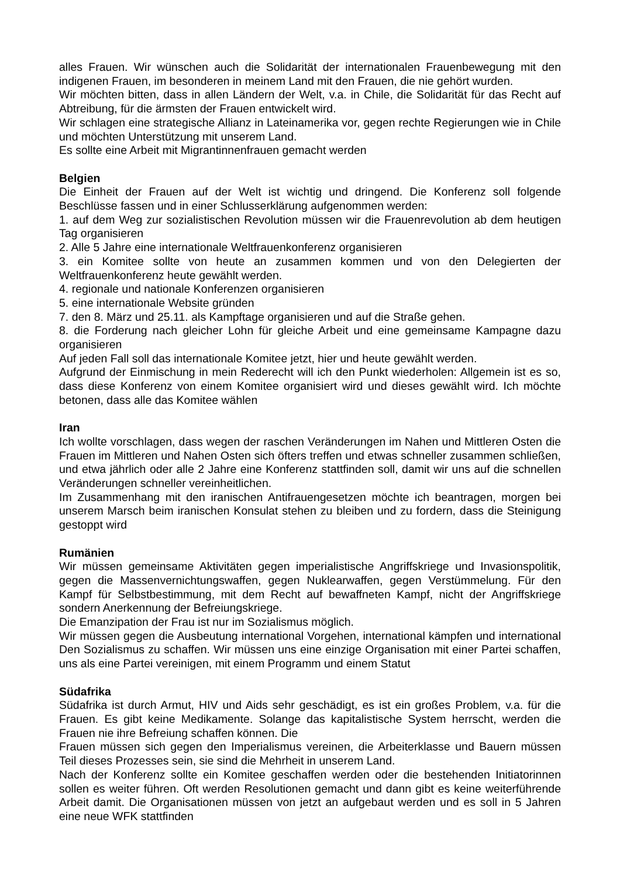alles Frauen. Wir wünschen auch die Solidarität der internationalen Frauenbewegung mit den indigenen Frauen, im besonderen in meinem Land mit den Frauen, die nie gehört wurden.
Wir möchten bitten, dass in allen Ländern der Welt, v.a. in Chile, die Solidarität für das Recht auf Abtreibung, für die ärmsten der Frauen entwickelt wird.
Wir schlagen eine strategische Allianz in Lateinamerika vor, gegen rechte Regierungen wie in Chile und möchten Unterstützung mit unserem Land.
Es sollte eine Arbeit mit Migrantinnenfrauen gemacht werden
Belgien
Die Einheit der Frauen auf der Welt ist wichtig und dringend. Die Konferenz soll folgende Beschlüsse fassen und in einer Schlusserklärung aufgenommen werden:
1. auf dem Weg zur sozialistischen Revolution müssen wir die Frauenrevolution ab dem heutigen Tag organisieren
2. Alle 5 Jahre eine internationale Weltfrauenkonferenz organisieren
3. ein Komitee sollte von heute an zusammen kommen und von den Delegierten der Weltfrauenkonferenz heute gewählt werden.
4. regionale und nationale Konferenzen organisieren
5. eine internationale Website gründen
7. den 8. März und 25.11. als Kampftage organisieren und auf die Straße gehen.
8. die Forderung nach gleicher Lohn für gleiche Arbeit und eine gemeinsame Kampagne dazu organisieren
Auf jeden Fall soll das internationale Komitee jetzt, hier und heute gewählt werden.
Aufgrund der Einmischung in mein Rederecht will ich den Punkt wiederholen: Allgemein ist es so, dass diese Konferenz von einem Komitee organisiert wird und dieses gewählt wird. Ich möchte betonen, dass alle das Komitee wählen
Iran
Ich wollte vorschlagen, dass wegen der raschen Veränderungen im Nahen und Mittleren Osten die Frauen im Mittleren und Nahen Osten sich öfters treffen und etwas schneller zusammen schließen, und etwa jährlich oder alle 2 Jahre eine Konferenz stattfinden soll, damit wir uns auf die schnellen Veränderungen schneller vereinheitlichen.
Im Zusammenhang mit den iranischen Antifrauengesetzen möchte ich beantragen, morgen bei unserem Marsch beim iranischen Konsulat stehen zu bleiben und zu fordern, dass die Steinigung gestoppt wird
Rumänien
Wir müssen gemeinsame Aktivitäten gegen imperialistische Angriffskriege und Invasionspolitik, gegen die Massenvernichtungswaffen, gegen Nuklearwaffen, gegen Verstümmelung. Für den Kampf für Selbstbestimmung, mit dem Recht auf bewaffneten Kampf, nicht der Angriffskriege sondern Anerkennung der Befreiungskriege.
Die Emanzipation der Frau ist nur im Sozialismus möglich.
Wir müssen gegen die Ausbeutung international Vorgehen, international kämpfen und international Den Sozialismus zu schaffen. Wir müssen uns eine einzige Organisation mit einer Partei schaffen, uns als eine Partei vereinigen, mit einem Programm und einem Statut
Südafrika
Südafrika ist durch Armut, HIV und Aids sehr geschädigt, es ist ein großes Problem, v.a. für die Frauen. Es gibt keine Medikamente. Solange das kapitalistische System herrscht, werden die Frauen nie ihre Befreiung schaffen können. Die
Frauen müssen sich gegen den Imperialismus vereinen, die Arbeiterklasse und Bauern müssen Teil dieses Prozesses sein, sie sind die Mehrheit in unserem Land.
Nach der Konferenz sollte ein Komitee geschaffen werden oder die bestehenden Initiatorinnen sollen es weiter führen. Oft werden Resolutionen gemacht und dann gibt es keine weiterführende Arbeit damit. Die Organisationen müssen von jetzt an aufgebaut werden und es soll in 5 Jahren eine neue WFK stattfinden